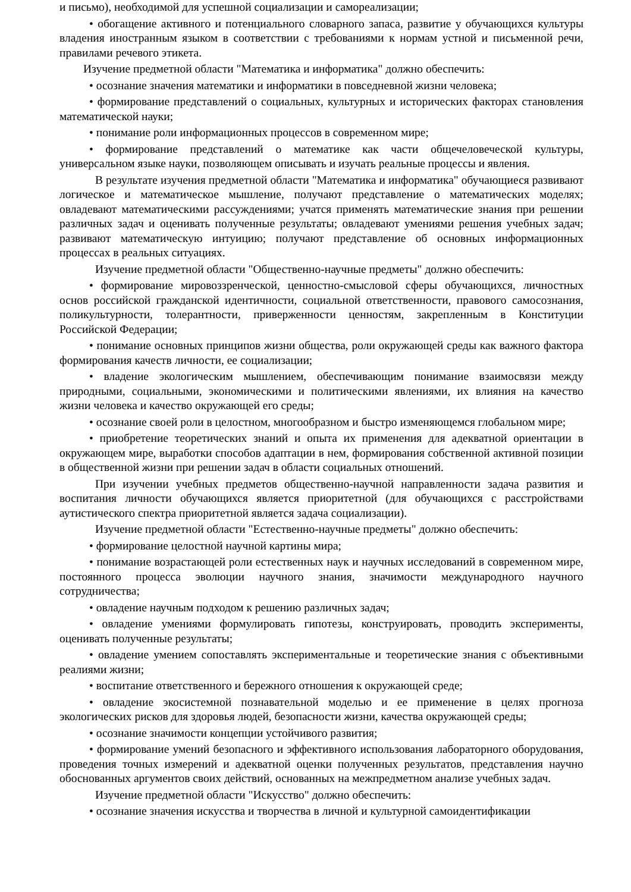и письмо), необходимой для успешной социализации и самореализации;
• обогащение активного и потенциального словарного запаса, развитие у обучающихся культуры владения иностранным языком в соответствии с требованиями к нормам устной и письменной речи, правилами речевого этикета.
Изучение предметной области "Математика и информатика" должно обеспечить:
• осознание значения математики и информатики в повседневной жизни человека;
• формирование представлений о социальных, культурных и исторических факторах становления математической науки;
• понимание роли информационных процессов в современном мире;
• формирование представлений о математике как части общечеловеческой культуры, универсальном языке науки, позволяющем описывать и изучать реальные процессы и явления.
В результате изучения предметной области "Математика и информатика" обучающиеся развивают логическое и математическое мышление, получают представление о математических моделях; овладевают математическими рассуждениями; учатся применять математические знания при решении различных задач и оценивать полученные результаты; овладевают умениями решения учебных задач; развивают математическую интуицию; получают представление об основных информационных процессах в реальных ситуациях.
Изучение предметной области "Общественно-научные предметы" должно обеспечить:
• формирование мировоззренческой, ценностно-смысловой сферы обучающихся, личностных основ российской гражданской идентичности, социальной ответственности, правового самосознания, поликультурности, толерантности, приверженности ценностям, закрепленным в Конституции Российской Федерации;
• понимание основных принципов жизни общества, роли окружающей среды как важного фактора формирования качеств личности, ее социализации;
• владение экологическим мышлением, обеспечивающим понимание взаимосвязи между природными, социальными, экономическими и политическими явлениями, их влияния на качество жизни человека и качество окружающей его среды;
• осознание своей роли в целостном, многообразном и быстро изменяющемся глобальном мире;
• приобретение теоретических знаний и опыта их применения для адекватной ориентации в окружающем мире, выработки способов адаптации в нем, формирования собственной активной позиции в общественной жизни при решении задач в области социальных отношений.
При изучении учебных предметов общественно-научной направленности задача развития и воспитания личности обучающихся является приоритетной (для обучающихся с расстройствами аутистического спектра приоритетной является задача социализации).
Изучение предметной области "Естественно-научные предметы" должно обеспечить:
• формирование целостной научной картины мира;
• понимание возрастающей роли естественных наук и научных исследований в современном мире, постоянного процесса эволюции научного знания, значимости международного научного сотрудничества;
• овладение научным подходом к решению различных задач;
• овладение умениями формулировать гипотезы, конструировать, проводить эксперименты, оценивать полученные результаты;
• овладение умением сопоставлять экспериментальные и теоретические знания с объективными реалиями жизни;
• воспитание ответственного и бережного отношения к окружающей среде;
• овладение экосистемной познавательной моделью и ее применение в целях прогноза экологических рисков для здоровья людей, безопасности жизни, качества окружающей среды;
• осознание значимости концепции устойчивого развития;
• формирование умений безопасного и эффективного использования лабораторного оборудования, проведения точных измерений и адекватной оценки полученных результатов, представления научно обоснованных аргументов своих действий, основанных на межпредметном анализе учебных задач.
Изучение предметной области "Искусство" должно обеспечить:
• осознание значения искусства и творчества в личной и культурной самоидентификации